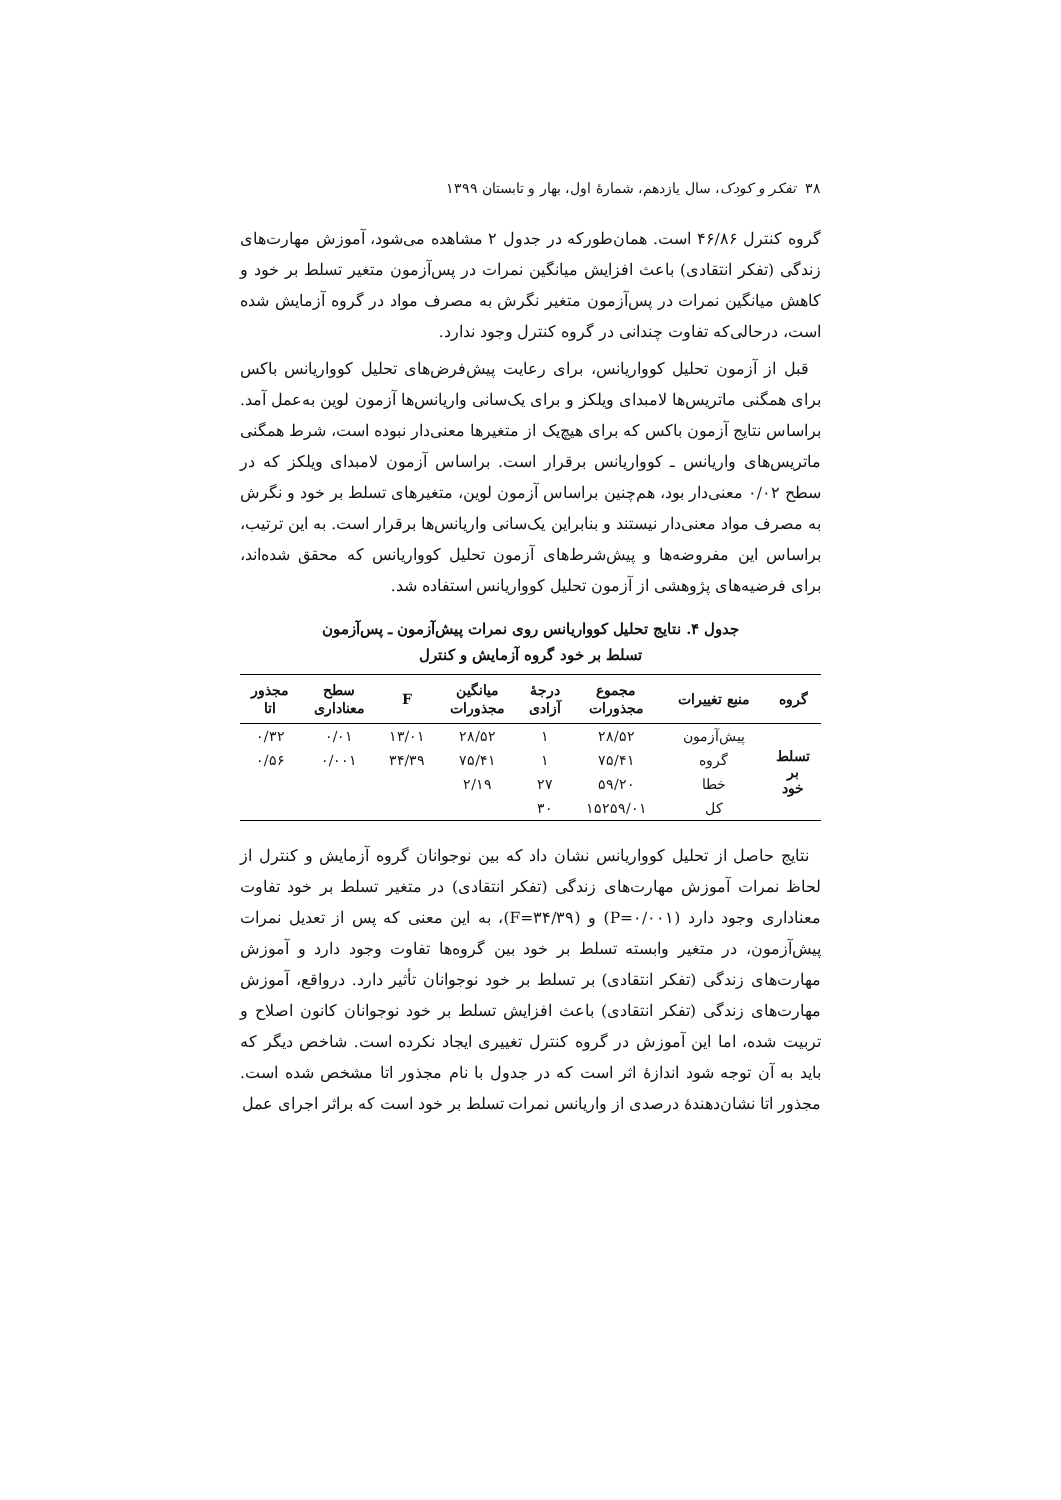۳۸ تفکر و کودک، سال یازدهم، شمارهٔ اول، بهار و تابستان ۱۳۹۹
گروه کنترل ۴۶/۸۶ است. همان‌طورکه در جدول ۲ مشاهده می‌شود، آموزش مهارت‌های زندگی (تفکر انتقادی) باعث افزایش میانگین نمرات در پس‌آزمون متغیر تسلط بر خود و کاهش میانگین نمرات در پس‌آزمون متغیر نگرش به مصرف مواد در گروه آزمایش شده است، درحالی‌که تفاوت چندانی در گروه کنترل وجود ندارد.
قبل از آزمون تحلیل کوواریانس، برای رعایت پیش‌فرض‌های تحلیل کوواریانس باکس برای همگنی ماتریس‌ها لامبدای ویلکز و برای یک‌سانی واریانس‌ها آزمون لوین به‌عمل آمد. براساس نتایج آزمون باکس که برای هیچ‌یک از متغیرها معنی‌دار نبوده است، شرط همگنی ماتریس‌های واریانس ـ کوواریانس برقرار است. براساس آزمون لامبدای ویلکز که در سطح ۰/۰۲ معنی‌دار بود، هم‌چنین براساس آزمون لوین، متغیرهای تسلط بر خود و نگرش به مصرف مواد معنی‌دار نیستند و بنابراین یک‌سانی واریانس‌ها برقرار است. به این ترتیب، براساس این مفروضه‌ها و پیش‌شرط‌های آزمون تحلیل کوواریانس که محقق شده‌اند، برای فرضیه‌های پژوهشی از آزمون تحلیل کوواریانس استفاده شد.
جدول ۴. نتایج تحلیل کوواریانس روی نمرات پیش‌آزمون ـ پس‌آزمون
تسلط بر خود گروه آزمایش و کنترل
| گروه | منبع تغییرات | مجموع مجذورات | درجهٔ آزادی | میانگین مجذورات | F | سطح معناداری | مجذور اتا |
| --- | --- | --- | --- | --- | --- | --- | --- |
| تسلط بر خود | پیش‌آزمون | ۲۸/۵۲ | ۱ | ۲۸/۵۲ | ۱۳/۰۱ | ۰/۰۱ | ۰/۳۲ |
| | گروه | ۷۵/۴۱ | ۱ | ۷۵/۴۱ | ۳۴/۳۹ | ۰/۰۰۱ | ۰/۵۶ |
| | خطا | ۵۹/۲۰ | ۲۷ | ۲/۱۹ | | | |
| | کل | ۱۵۲۵۹/۰۱ | ۳۰ | | | | |
نتایج حاصل از تحلیل کوواریانس نشان داد که بین نوجوانان گروه آزمایش و کنترل از لحاظ نمرات آموزش مهارت‌های زندگی (تفکر انتقادی) در متغیر تسلط بر خود تفاوت معناداری وجود دارد (P=۰/۰۰۱) و (F=۳۴/۳۹)، به این معنی که پس از تعدیل نمرات پیش‌آزمون، در متغیر وابسته تسلط بر خود بین گروه‌ها تفاوت وجود دارد و آموزش مهارت‌های زندگی (تفکر انتقادی) بر تسلط بر خود نوجوانان تأثیر دارد. درواقع، آموزش مهارت‌های زندگی (تفکر انتقادی) باعث افزایش تسلط بر خود نوجوانان کانون اصلاح و تربیت شده، اما این آموزش در گروه کنترل تغییری ایجاد نکرده است. شاخص دیگر که باید به آن توجه شود اندازهٔ اثر است که در جدول با نام مجذور اتا مشخص شده است. مجذور اتا نشان‌دهندهٔ درصدی از واریانس نمرات تسلط بر خود است که براثر اجرای عمل